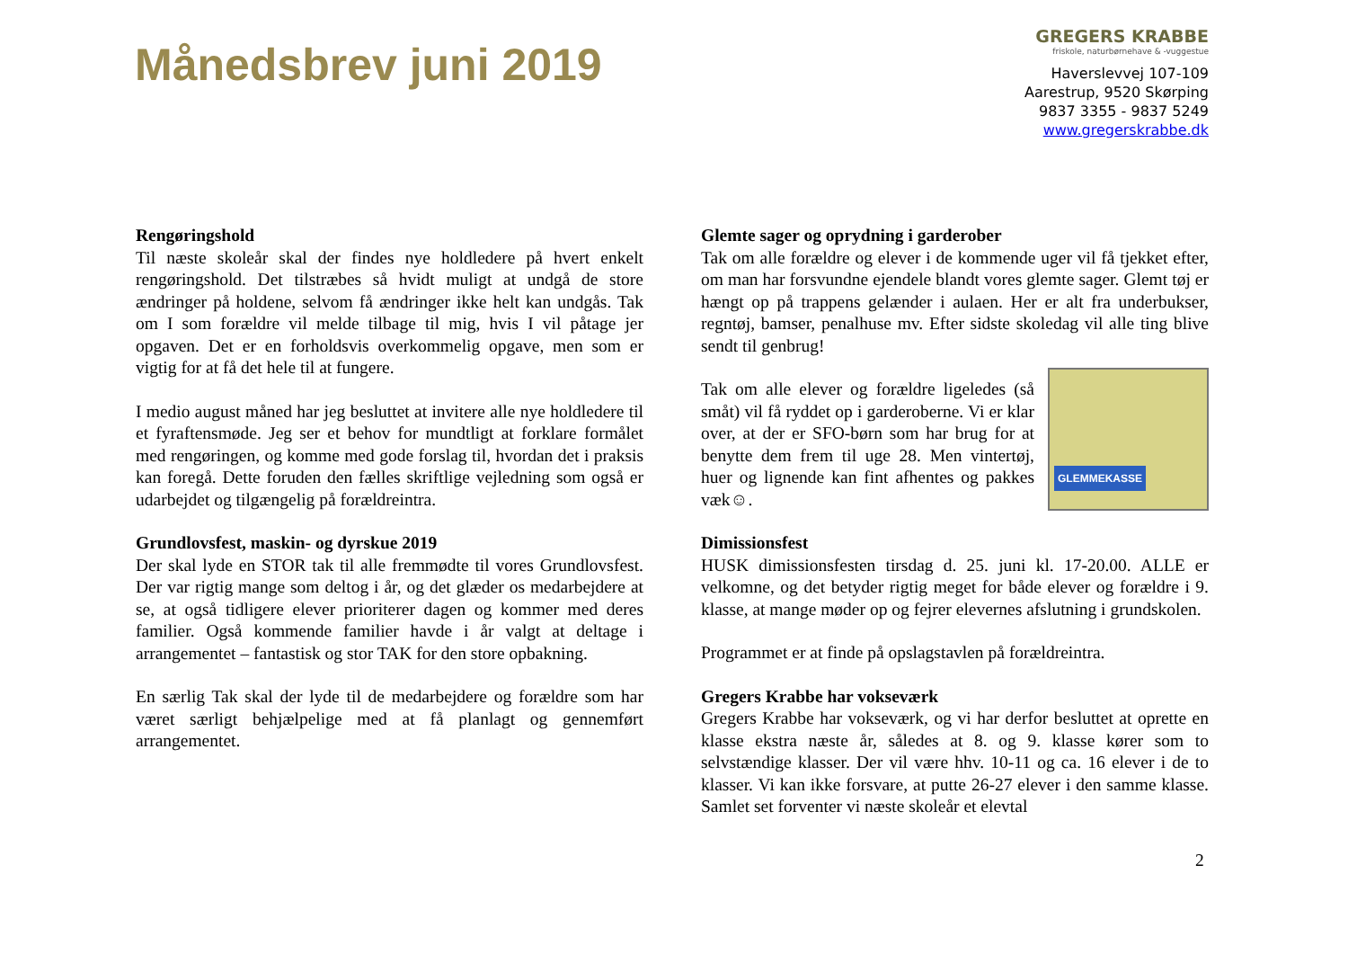Månedsbrev juni 2019
GREGERS KRABBE
friskole, naturbørnehave & -vuggestue
Haverslevvej 107-109
Aarestrup, 9520 Skørping
9837 3355 - 9837 5249
www.gregerskrabbe.dk
Rengøringshold
Til næste skoleår skal der findes nye holdledere på hvert enkelt rengøringshold. Det tilstræbes så hvidt muligt at undgå de store ændringer på holdene, selvom få ændringer ikke helt kan undgås. Tak om I som forældre vil melde tilbage til mig, hvis I vil påtage jer opgaven. Det er en forholdsvis overkommelig opgave, men som er vigtig for at få det hele til at fungere.
I medio august måned har jeg besluttet at invitere alle nye holdledere til et fyraftensmøde. Jeg ser et behov for mundtligt at forklare formålet med rengøringen, og komme med gode forslag til, hvordan det i praksis kan foregå. Dette foruden den fælles skriftlige vejledning som også er udarbejdet og tilgængelig på forældreintra.
Grundlovsfest, maskin- og dyrskue 2019
Der skal lyde en STOR tak til alle fremmødte til vores Grundlovsfest. Der var rigtig mange som deltog i år, og det glæder os medarbejdere at se, at også tidligere elever prioriterer dagen og kommer med deres familier. Også kommende familier havde i år valgt at deltage i arrangementet – fantastisk og stor TAK for den store opbakning.
En særlig Tak skal der lyde til de medarbejdere og forældre som har været særligt behjælpelige med at få planlagt og gennemført arrangementet.
Glemte sager og oprydning i garderober
Tak om alle forældre og elever i de kommende uger vil få tjekket efter, om man har forsvundne ejendele blandt vores glemte sager. Glemt tøj er hængt op på trappens gelænder i aulaen. Her er alt fra underbukser, regntøj, bamser, penalhuse mv. Efter sidste skoledag vil alle ting blive sendt til genbrug!
GLEMMEKASSE Tak om alle elever og forældre ligeledes (så småt) vil få ryddet op i garderoberne. Vi er klar over, at der er SFO-børn som har brug for at benytte dem frem til uge 28. Men vintertøj, huer og lignende kan fint afhentes og pakkes væk☺.
Dimissionsfest
HUSK dimissionsfesten tirsdag d. 25. juni kl. 17-20.00. ALLE er velkomne, og det betyder rigtig meget for både elever og forældre i 9. klasse, at mange møder op og fejrer elevernes afslutning i grundskolen.
Programmet er at finde på opslagstavlen på forældreintra.
Gregers Krabbe har vokseværk
Gregers Krabbe har vokseværk, og vi har derfor besluttet at oprette en klasse ekstra næste år, således at 8. og 9. klasse kører som to selvstændige klasser. Der vil være hhv. 10-11 og ca. 16 elever i de to klasser. Vi kan ikke forsvare, at putte 26-27 elever i den samme klasse. Samlet set forventer vi næste skoleår et elevtal
2